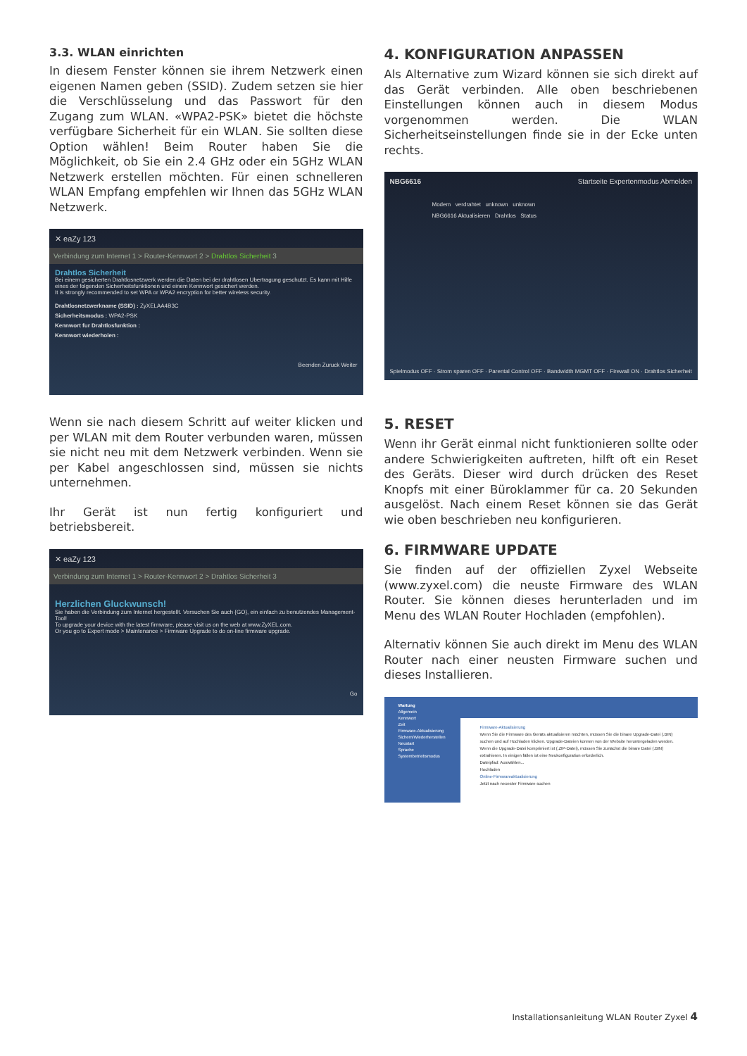3.3. WLAN einrichten
In diesem Fenster können sie ihrem Netzwerk einen eigenen Namen geben (SSID). Zudem setzen sie hier die Verschlüsselung und das Passwort für den Zugang zum WLAN. «WPA2-PSK» bietet die höchste verfügbare Sicherheit für ein WLAN. Sie sollten diese Option wählen! Beim Router haben Sie die Möglichkeit, ob Sie ein 2.4 GHz oder ein 5GHz WLAN Netzwerk erstellen möchten. Für einen schnelleren WLAN Empfang empfehlen wir Ihnen das 5GHz WLAN Netzwerk.
✕ eaZy 123
Verbindung zum Internet 1 > Router-Kennwort 2 > Drahtlos Sicherheit 3
Drahtlos Sicherheit
Bei einem gesicherten Drahtlosnetzwerk werden die Daten bei der drahtlosen Ubertragung geschutzt. Es kann mit Hilfe eines der folgenden Sicherheitsfunktionen und einem Kennwort gesichert werden.
It is strongly recommended to set WPA or WPA2 encryption for better wireless security.
Drahtlosnetzwerkname (SSID) : ZyXELAA4B3C
Sicherheitsmodus : WPA2-PSK
Kennwort fur Drahtlosfunktion :
Kennwort wiederholen :
Beenden Zuruck Weiter
Wenn sie nach diesem Schritt auf weiter klicken und per WLAN mit dem Router verbunden waren, müssen sie nicht neu mit dem Netzwerk verbinden. Wenn sie per Kabel angeschlossen sind, müssen sie nichts unternehmen.
Ihr Gerät ist nun fertig konfiguriert und betriebsbereit.
✕ eaZy 123
Verbindung zum Internet 1 > Router-Kennwort 2 > Drahtlos Sicherheit 3
Herzlichen Gluckwunsch!
Sie haben die Verbindung zum Internet hergestellt. Versuchen Sie auch {GO}, ein einfach zu benutzendes Management-Tool!
To upgrade your device with the latest firmware, please visit us on the web at www.ZyXEL.com.
Or you go to Expert mode > Maintenance > Firmware Upgrade to do on-line firmware upgrade.
Go
4. KONFIGURATION ANPASSEN
Als Alternative zum Wizard können sie sich direkt auf das Gerät verbinden. Alle oben beschriebenen Einstellungen können auch in diesem Modus vorgenommen werden. Die WLAN Sicherheitseinstellungen finde sie in der Ecke unten rechts.
NBG6616 Startseite Expertenmodus Abmelden
Modem verdrahtet unknown unknown
NBG6616 Aktualisieren Drahtlos Status
Spielmodus OFF · Strom sparen OFF · Parental Control OFF · Bandwidth MGMT OFF · Firewall ON · Drahtlos Sicherheit
5. RESET
Wenn ihr Gerät einmal nicht funktionieren sollte oder andere Schwierigkeiten auftreten, hilft oft ein Reset des Geräts. Dieser wird durch drücken des Reset Knopfs mit einer Büroklammer für ca. 20 Sekunden ausgelöst. Nach einem Reset können sie das Gerät wie oben beschrieben neu konfigurieren.
6. FIRMWARE UPDATE
Sie finden auf der offiziellen Zyxel Webseite (www.zyxel.com) die neuste Firmware des WLAN Router. Sie können dieses herunterladen und im Menu des WLAN Router Hochladen (empfohlen).
Alternativ können Sie auch direkt im Menu des WLAN Router nach einer neusten Firmware suchen und dieses Installieren.
Wartung
Allgemein
Kennwort
Zeit
Firmware-Aktualisierung
Sichern/Wiederherstellen
Neustart
Sprache
Systembetriebsmodus
Firmware-Aktualisierung
Wenn Sie die Firmware des Geräts aktualisieren möchten, müssen Sie die binare Upgrade-Datei (.BIN) suchen und auf Hochladen klicken. Upgrade-Dateien konnen von der Website heruntergeladen werden. Wenn die Upgrade-Datei komprimiert ist (.ZIP-Datei), müssen Sie zunächst die binare Datei (.BIN) extrahieren. In einigen fällen ist eine Neukonfiguration erforderlich.
Dateipfad: Auswählen...
Hochladen
Online-Firmwareaktualisierung
Jetzt nach neuester Firmware suchen
Installationsanleitung WLAN Router Zyxel 4